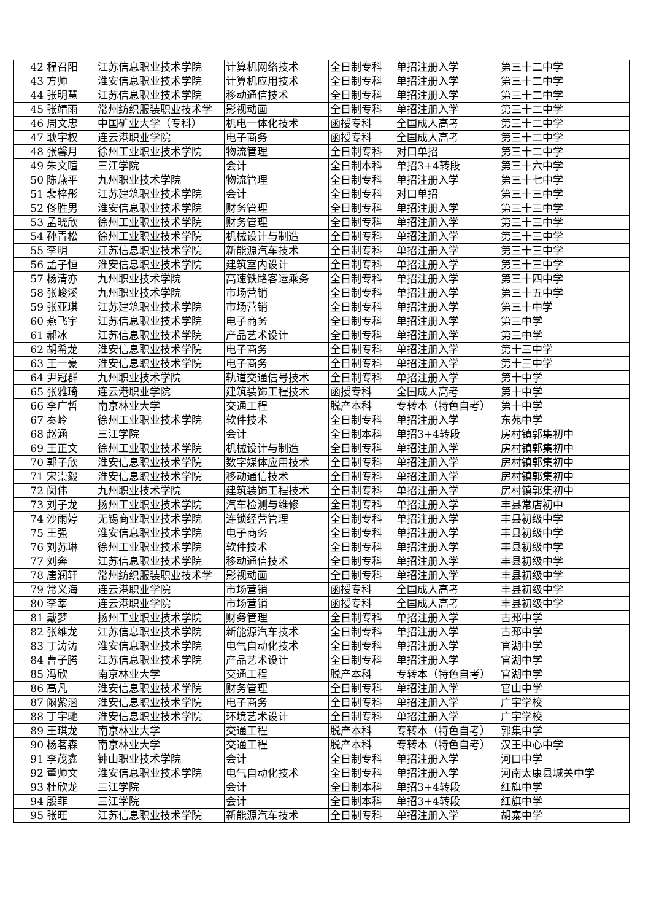| 42 | 程召阳 | 江苏信息职业技术学院 | 计算机网络技术 | 全日制专科 | 单招注册入学 | 第三十二中学 |
| 43 | 方帅 | 淮安信息职业技术学院 | 计算机应用技术 | 全日制专科 | 单招注册入学 | 第三十二中学 |
| 44 | 张明慧 | 江苏信息职业技术学院 | 移动通信技术 | 全日制专科 | 单招注册入学 | 第三十二中学 |
| 45 | 张靖雨 | 常州纺织服装职业技术学 | 影视动画 | 全日制专科 | 单招注册入学 | 第三十二中学 |
| 46 | 周文忠 | 中国矿业大学（专科） | 机电一体化技术 | 函授专科 | 全国成人高考 | 第三十二中学 |
| 47 | 耿宇权 | 连云港职业学院 | 电子商务 | 函授专科 | 全国成人高考 | 第三十二中学 |
| 48 | 张馨月 | 徐州工业职业技术学院 | 物流管理 | 全日制专科 | 对口单招 | 第三十二中学 |
| 49 | 朱文暄 | 三江学院 | 会计 | 全日制本科 | 单招3+4转段 | 第三十六中学 |
| 50 | 陈燕平 | 九州职业技术学院 | 物流管理 | 全日制专科 | 单招注册入学 | 第三十七中学 |
| 51 | 裴梓彤 | 江苏建筑职业技术学院 | 会计 | 全日制专科 | 对口单招 | 第三十三中学 |
| 52 | 佟胜男 | 淮安信息职业技术学院 | 财务管理 | 全日制专科 | 单招注册入学 | 第三十三中学 |
| 53 | 孟晓欣 | 徐州工业职业技术学院 | 财务管理 | 全日制专科 | 单招注册入学 | 第三十三中学 |
| 54 | 孙青松 | 徐州工业职业技术学院 | 机械设计与制造 | 全日制专科 | 单招注册入学 | 第三十三中学 |
| 55 | 李明 | 江苏信息职业技术学院 | 新能源汽车技术 | 全日制专科 | 单招注册入学 | 第三十三中学 |
| 56 | 孟子恒 | 淮安信息职业技术学院 | 建筑室内设计 | 全日制专科 | 单招注册入学 | 第三十三中学 |
| 57 | 杨清亦 | 九州职业技术学院 | 高速铁路客运乘务 | 全日制专科 | 单招注册入学 | 第三十四中学 |
| 58 | 张峻溪 | 九州职业技术学院 | 市场营销 | 全日制专科 | 单招注册入学 | 第三十五中学 |
| 59 | 张亚琪 | 江苏建筑职业技术学院 | 市场营销 | 全日制专科 | 单招注册入学 | 第三十中学 |
| 60 | 燕飞宇 | 江苏信息职业技术学院 | 电子商务 | 全日制专科 | 单招注册入学 | 第三中学 |
| 61 | 郝冰 | 江苏信息职业技术学院 | 产品艺术设计 | 全日制专科 | 单招注册入学 | 第三中学 |
| 62 | 胡希龙 | 淮安信息职业技术学院 | 电子商务 | 全日制专科 | 单招注册入学 | 第十三中学 |
| 63 | 王一豪 | 淮安信息职业技术学院 | 电子商务 | 全日制专科 | 单招注册入学 | 第十三中学 |
| 64 | 尹冠群 | 九州职业技术学院 | 轨道交通信号技术 | 全日制专科 | 单招注册入学 | 第十中学 |
| 65 | 张雅琦 | 连云港职业学院 | 建筑装饰工程技术 | 函授专科 | 全国成人高考 | 第十中学 |
| 66 | 李广哲 | 南京林业大学 | 交通工程 | 脱产本科 | 专转本（特色自考） | 第十中学 |
| 67 | 秦岭 | 徐州工业职业技术学院 | 软件技术 | 全日制专科 | 单招注册入学 | 东苑中学 |
| 68 | 赵涵 | 三江学院 | 会计 | 全日制本科 | 单招3+4转段 | 房村镇郭集初中 |
| 69 | 王正文 | 徐州工业职业技术学院 | 机械设计与制造 | 全日制专科 | 单招注册入学 | 房村镇郭集初中 |
| 70 | 郭子欣 | 淮安信息职业技术学院 | 数字媒体应用技术 | 全日制专科 | 单招注册入学 | 房村镇郭集初中 |
| 71 | 宋崇毅 | 淮安信息职业技术学院 | 移动通信技术 | 全日制专科 | 单招注册入学 | 房村镇郭集初中 |
| 72 | 闵伟 | 九州职业技术学院 | 建筑装饰工程技术 | 全日制专科 | 单招注册入学 | 房村镇郭集初中 |
| 73 | 刘子龙 | 扬州工业职业技术学院 | 汽车检测与维修 | 全日制专科 | 单招注册入学 | 丰县常店初中 |
| 74 | 沙雨婷 | 无锡商业职业技术学院 | 连锁经营管理 | 全日制专科 | 单招注册入学 | 丰县初级中学 |
| 75 | 王强 | 淮安信息职业技术学院 | 电子商务 | 全日制专科 | 单招注册入学 | 丰县初级中学 |
| 76 | 刘苏琳 | 徐州工业职业技术学院 | 软件技术 | 全日制专科 | 单招注册入学 | 丰县初级中学 |
| 77 | 刘奔 | 江苏信息职业技术学院 | 移动通信技术 | 全日制专科 | 单招注册入学 | 丰县初级中学 |
| 78 | 唐润轩 | 常州纺织服装职业技术学 | 影视动画 | 全日制专科 | 单招注册入学 | 丰县初级中学 |
| 79 | 常义海 | 连云港职业学院 | 市场营销 | 函授专科 | 全国成人高考 | 丰县初级中学 |
| 80 | 李莘 | 连云港职业学院 | 市场营销 | 函授专科 | 全国成人高考 | 丰县初级中学 |
| 81 | 戴梦 | 扬州工业职业技术学院 | 财务管理 | 全日制专科 | 单招注册入学 | 古邳中学 |
| 82 | 张维龙 | 江苏信息职业技术学院 | 新能源汽车技术 | 全日制专科 | 单招注册入学 | 古邳中学 |
| 83 | 丁涛涛 | 淮安信息职业技术学院 | 电气自动化技术 | 全日制专科 | 单招注册入学 | 官湖中学 |
| 84 | 曹子腾 | 江苏信息职业技术学院 | 产品艺术设计 | 全日制专科 | 单招注册入学 | 官湖中学 |
| 85 | 冯欣 | 南京林业大学 | 交通工程 | 脱产本科 | 专转本（特色自考） | 官湖中学 |
| 86 | 高凡 | 淮安信息职业技术学院 | 财务管理 | 全日制专科 | 单招注册入学 | 官山中学 |
| 87 | 阚紫涵 | 淮安信息职业技术学院 | 电子商务 | 全日制专科 | 单招注册入学 | 广宇学校 |
| 88 | 丁宇驰 | 淮安信息职业技术学院 | 环境艺术设计 | 全日制专科 | 单招注册入学 | 广宇学校 |
| 89 | 王琪龙 | 南京林业大学 | 交通工程 | 脱产本科 | 专转本（特色自考） | 郭集中学 |
| 90 | 杨茗森 | 南京林业大学 | 交通工程 | 脱产本科 | 专转本（特色自考） | 汉王中心中学 |
| 91 | 李茂鑫 | 钟山职业技术学院 | 会计 | 全日制专科 | 单招注册入学 | 河口中学 |
| 92 | 董帅文 | 淮安信息职业技术学院 | 电气自动化技术 | 全日制专科 | 单招注册入学 | 河南太康县城关中学 |
| 93 | 杜欣龙 | 三江学院 | 会计 | 全日制本科 | 单招3+4转段 | 红旗中学 |
| 94 | 殷菲 | 三江学院 | 会计 | 全日制本科 | 单招3+4转段 | 红旗中学 |
| 95 | 张旺 | 江苏信息职业技术学院 | 新能源汽车技术 | 全日制专科 | 单招注册入学 | 胡寨中学 |